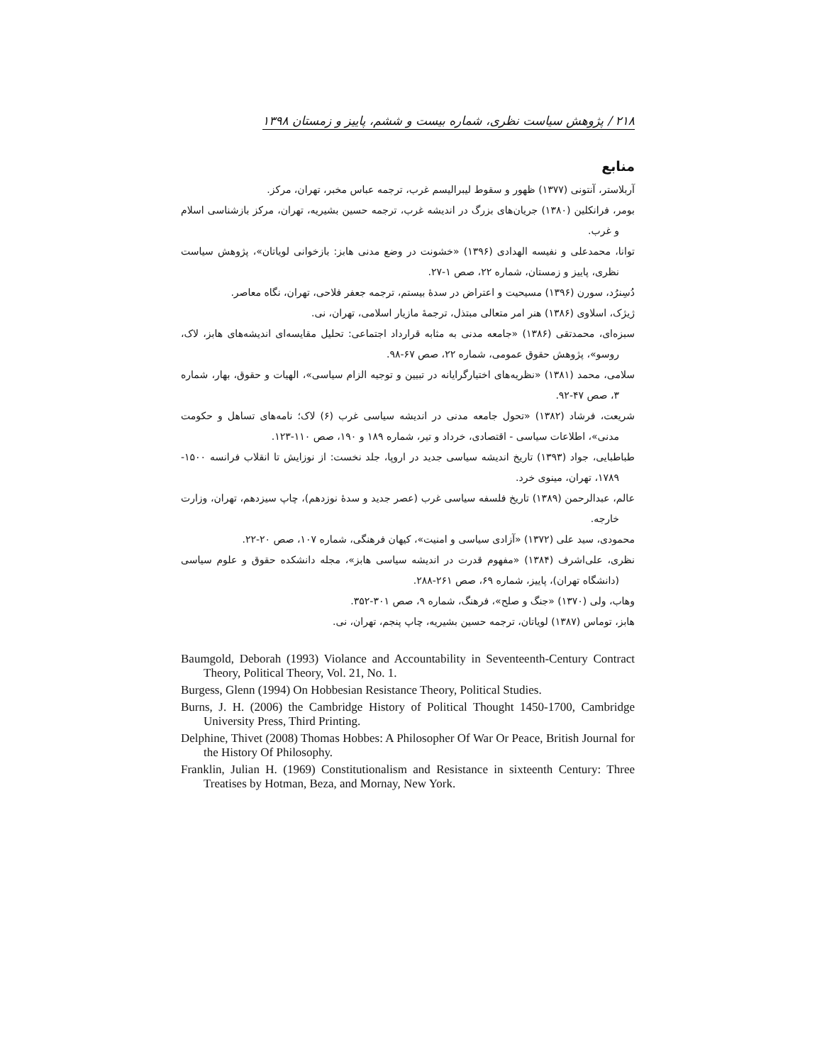۲۱۸ / پژوهش سیاست نظری، شماره بیست و ششم، پاییز و زمستان ۱۳۹۸
منابع
آربلاستر، آنتونی (۱۳۷۷) ظهور و سقوط لیبرالیسم غرب، ترجمه عباس مخبر، تهران، مرکز.
بومر، فرانکلین (۱۳۸۰) جریان‌های بزرگ در اندیشه غرب، ترجمه حسین بشیریه، تهران، مرکز بازشناسی اسلام و غرب.
توانا، محمدعلی و نفیسه الهدادی (۱۳۹۶) «خشونت در وضع مدنی هابز: بازخوانی لویاتان»، پژوهش سیاست نظری، پاییز و زمستان، شماره ۲۲، صص ۱-۲۷.
دُسِنرُد، سورن (۱۳۹۶) مسیحیت و اعتراض در سدهٔ بیستم، ترجمه جعفر فلاحی، تهران، نگاه معاصر.
ژیژک، اسلاوی (۱۳۸۶) هنر امر متعالی مبتذل، ترجمهٔ مازیار اسلامی، تهران، نی.
سبزه‌ای، محمدتقی (۱۳۸۶) «جامعه مدنی به مثابه قرارداد اجتماعی: تحلیل مقایسه‌ای اندیشه‌های هابز، لاک، روسو»، پژوهش حقوق عمومی، شماره ۲۲، صص ۶۷-۹۸.
سلامی، محمد (۱۳۸۱) «نظریه‌های اختیارگرایانه در تبیین و توجیه الزام سیاسی»، الهیات و حقوق، بهار، شماره ۳، صص ۴۷-۹۲.
شریعت، فرشاد (۱۳۸۲) «تحول جامعه مدنی در اندیشه سیاسی غرب (۶) لاک؛ نامه‌های تساهل و حکومت مدنی»، اطلاعات سیاسی - اقتصادی، خرداد و تیر، شماره ۱۸۹ و ۱۹۰، صص ۱۱۰-۱۲۳.
طباطبایی، جواد (۱۳۹۳) تاریخ اندیشه سیاسی جدید در اروپا، جلد نخست: از نوزایش تا انقلاب فرانسه ۱۵۰۰- ۱۷۸۹، تهران، مینوی خرد.
عالم، عبدالرحمن (۱۳۸۹) تاریخ فلسفه سیاسی غرب (عصر جدید و سدهٔ نوزدهم)، چاپ سیزدهم، تهران، وزارت خارجه.
محمودی، سید علی (۱۳۷۲) «آزادی سیاسی و امنیت»، کیهان فرهنگی، شماره ۱۰۷، صص ۲۰-۲۲.
نظری، علی‌اشرف (۱۳۸۴) «مفهوم قدرت در اندیشه سیاسی هابز»، مجله دانشکده حقوق و علوم سیاسی (دانشگاه تهران)، پاییز، شماره ۶۹، صص ۲۶۱-۲۸۸.
وهاب، ولی (۱۳۷۰) «جنگ و صلح»، فرهنگ، شماره ۹، صص ۳۰۱-۳۵۲.
هابز، توماس (۱۳۸۷) لویاتان، ترجمه حسین بشیریه، چاپ پنجم، تهران، نی.
Baumgold, Deborah (1993) Violance and Accountability in Seventeenth-Century Contract Theory, Political Theory, Vol. 21, No. 1.
Burgess, Glenn (1994) On Hobbesian Resistance Theory, Political Studies.
Burns, J. H. (2006) the Cambridge History of Political Thought 1450-1700, Cambridge University Press, Third Printing.
Delphine, Thivet (2008) Thomas Hobbes: A Philosopher Of War Or Peace, British Journal for the History Of Philosophy.
Franklin, Julian H. (1969) Constitutionalism and Resistance in sixteenth Century: Three Treatises by Hotman, Beza, and Mornay, New York.